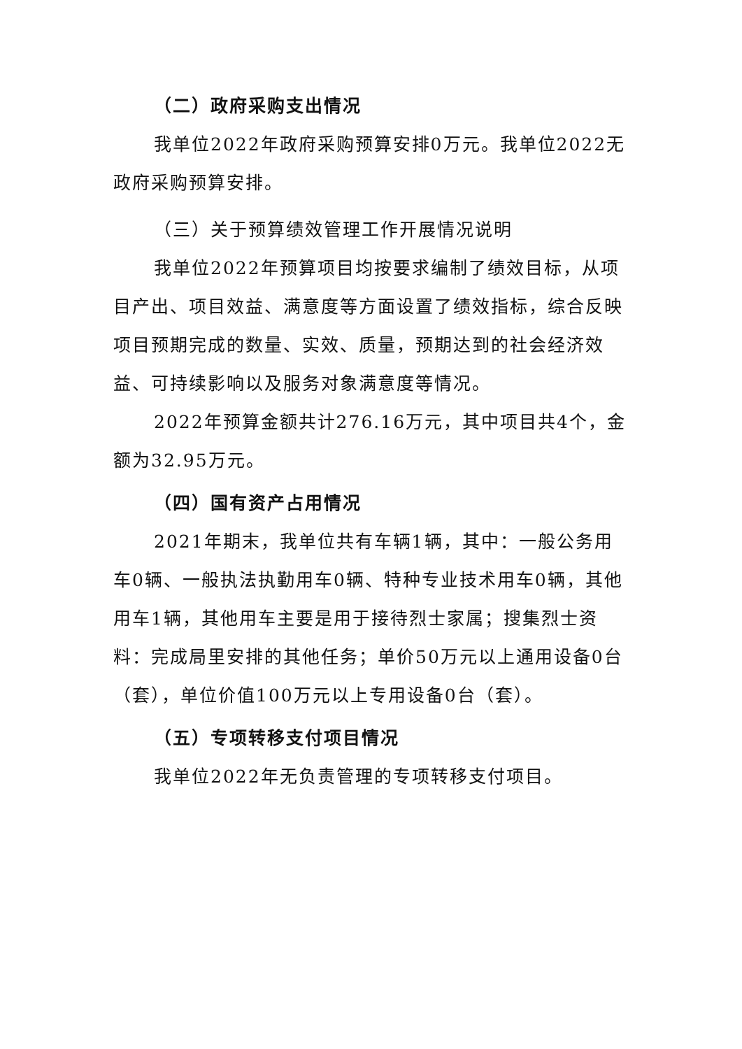（二）政府采购支出情况
我单位2022年政府采购预算安排0万元。我单位2022无政府采购预算安排。
（三）关于预算绩效管理工作开展情况说明
我单位2022年预算项目均按要求编制了绩效目标，从项目产出、项目效益、满意度等方面设置了绩效指标，综合反映项目预期完成的数量、实效、质量，预期达到的社会经济效益、可持续影响以及服务对象满意度等情况。
2022年预算金额共计276.16万元，其中项目共4个，金额为32.95万元。
（四）国有资产占用情况
2021年期末，我单位共有车辆1辆，其中：一般公务用车0辆、一般执法执勤用车0辆、特种专业技术用车0辆，其他用车1辆，其他用车主要是用于接待烈士家属；搜集烈士资料：完成局里安排的其他任务；单价50万元以上通用设备0台（套），单位价值100万元以上专用设备0台（套）。
（五）专项转移支付项目情况
我单位2022年无负责管理的专项转移支付项目。